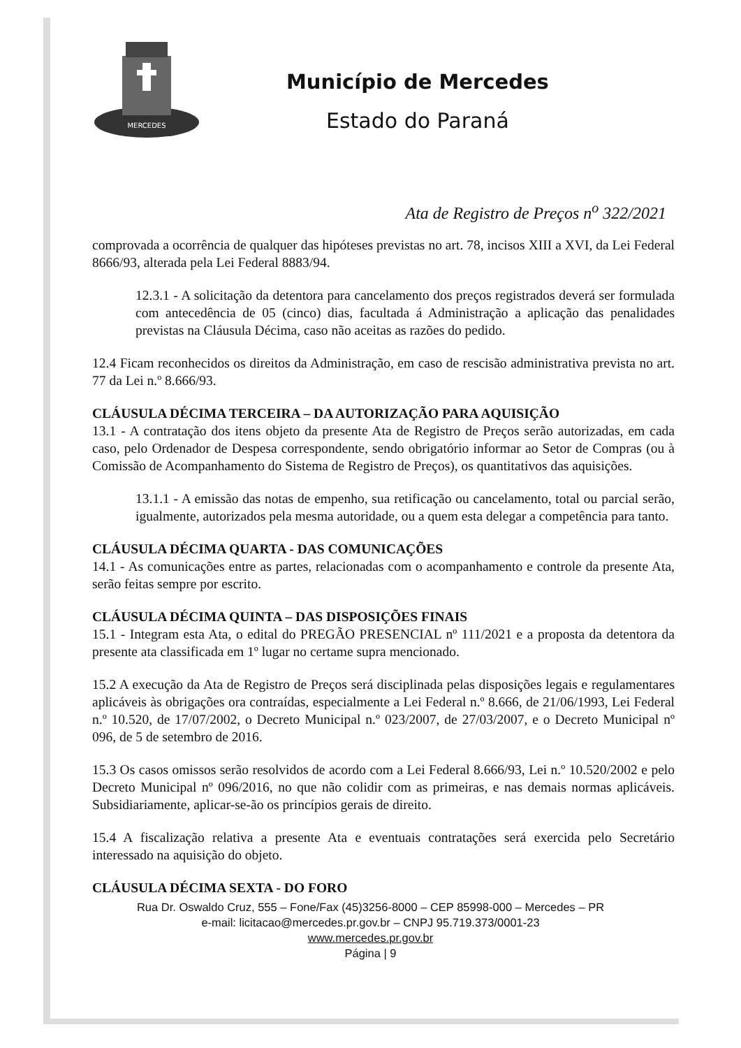MERCEDES
Município de Mercedes
Estado do Paraná
Ata de Registro de Preços n<sup>o</sup> 322/2021
comprovada a ocorrência de qualquer das hipóteses previstas no art. 78, incisos XIII a XVI, da Lei Federal 8666/93, alterada pela Lei Federal 8883/94.
12.3.1 - A solicitação da detentora para cancelamento dos preços registrados deverá ser formulada com antecedência de 05 (cinco) dias, facultada á Administração a aplicação das penalidades previstas na Cláusula Décima, caso não aceitas as razões do pedido.
12.4 Ficam reconhecidos os direitos da Administração, em caso de rescisão administrativa prevista no art. 77 da Lei n.º 8.666/93.
CLÁUSULA DÉCIMA TERCEIRA – DA AUTORIZAÇÃO PARA AQUISIÇÃO
13.1 - A contratação dos itens objeto da presente Ata de Registro de Preços serão autorizadas, em cada caso, pelo Ordenador de Despesa correspondente, sendo obrigatório informar ao Setor de Compras (ou à Comissão de Acompanhamento do Sistema de Registro de Preços), os quantitativos das aquisições.
13.1.1 - A emissão das notas de empenho, sua retificação ou cancelamento, total ou parcial serão, igualmente, autorizados pela mesma autoridade, ou a quem esta delegar a competência para tanto.
CLÁUSULA DÉCIMA QUARTA - DAS COMUNICAÇÕES
14.1 - As comunicações entre as partes, relacionadas com o acompanhamento e controle da presente Ata, serão feitas sempre por escrito.
CLÁUSULA DÉCIMA QUINTA – DAS DISPOSIÇÕES FINAIS
15.1 - Integram esta Ata, o edital do PREGÃO PRESENCIAL nº 111/2021 e a proposta da detentora da presente ata classificada em 1º lugar no certame supra mencionado.
15.2 A execução da Ata de Registro de Preços será disciplinada pelas disposições legais e regulamentares aplicáveis às obrigações ora contraídas, especialmente a Lei Federal n.º 8.666, de 21/06/1993, Lei Federal n.º 10.520, de 17/07/2002, o Decreto Municipal n.º 023/2007, de 27/03/2007, e o Decreto Municipal nº 096, de 5 de setembro de 2016.
15.3 Os casos omissos serão resolvidos de acordo com a Lei Federal 8.666/93, Lei n.º 10.520/2002 e pelo Decreto Municipal nº 096/2016, no que não colidir com as primeiras, e nas demais normas aplicáveis. Subsidiariamente, aplicar-se-ão os princípios gerais de direito.
15.4 A fiscalização relativa a presente Ata e eventuais contratações será exercida pelo Secretário interessado na aquisição do objeto.
CLÁUSULA DÉCIMA SEXTA - DO FORO
Rua Dr. Oswaldo Cruz, 555 – Fone/Fax (45)3256-8000 – CEP 85998-000 – Mercedes – PR
e-mail: licitacao@mercedes.pr.gov.br – CNPJ 95.719.373/0001-23
www.mercedes.pr.gov.br
Página | 9